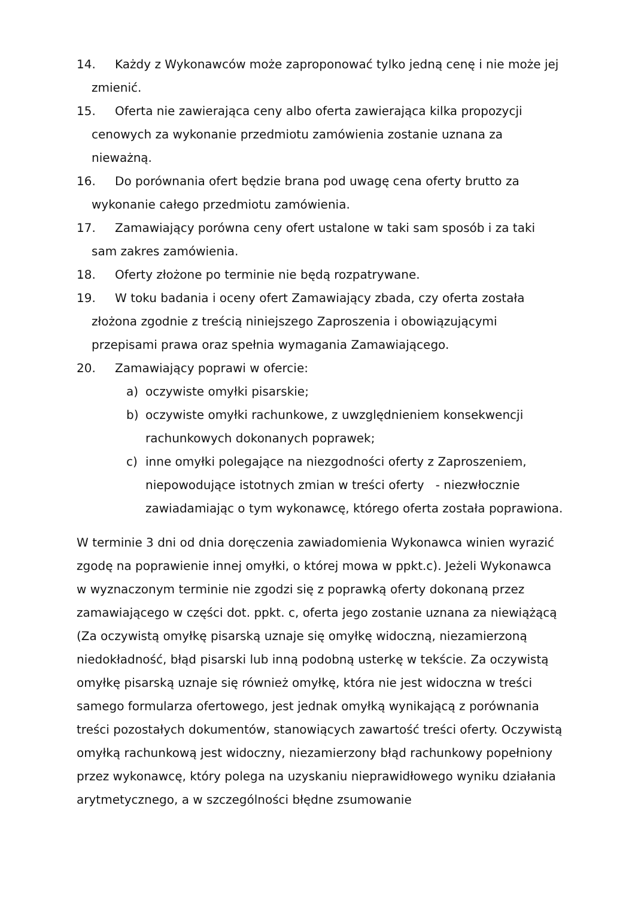14. Każdy z Wykonawców może zaproponować tylko jedną cenę i nie może jej zmienić.
15. Oferta nie zawierająca ceny albo oferta zawierająca kilka propozycji cenowych za wykonanie przedmiotu zamówienia zostanie uznana za nieważną.
16. Do porównania ofert będzie brana pod uwagę cena oferty brutto za wykonanie całego przedmiotu zamówienia.
17. Zamawiający porówna ceny ofert ustalone w taki sam sposób i za taki sam zakres zamówienia.
18. Oferty złożone po terminie nie będą rozpatrywane.
19. W toku badania i oceny ofert Zamawiający zbada, czy oferta została złożona zgodnie z treścią niniejszego Zaproszenia i obowiązującymi przepisami prawa oraz spełnia wymagania Zamawiającego.
20. Zamawiający poprawi w ofercie:
a) oczywiste omyłki pisarskie;
b) oczywiste omyłki rachunkowe, z uwzględnieniem konsekwencji rachunkowych dokonanych poprawek;
c) inne omyłki polegające na niezgodności oferty z Zaproszeniem, niepowodujące istotnych zmian w treści oferty - niezwłocznie zawiadamiając o tym wykonawcę, którego oferta została poprawiona.
W terminie 3 dni od dnia doręczenia zawiadomienia Wykonawca winien wyrazić zgodę na poprawienie innej omyłki, o której mowa w ppkt.c). Jeżeli Wykonawca w wyznaczonym terminie nie zgodzi się z poprawką oferty dokonaną przez zamawiającego w części dot. ppkt. c, oferta jego zostanie uznana za niewiążącą (Za oczywistą omyłkę pisarską uznaje się omyłkę widoczną, niezamierzoną niedokładność, błąd pisarski lub inną podobną usterkę w tekście. Za oczywistą omyłkę pisarską uznaje się również omyłkę, która nie jest widoczna w treści samego formularza ofertowego, jest jednak omyłką wynikającą z porównania treści pozostałych dokumentów, stanowiących zawartość treści oferty. Oczywistą omyłką rachunkową jest widoczny, niezamierzony błąd rachunkowy popełniony przez wykonawcę, który polega na uzyskaniu nieprawidłowego wyniku działania arytmetycznego, a w szczególności błędne zsumowanie